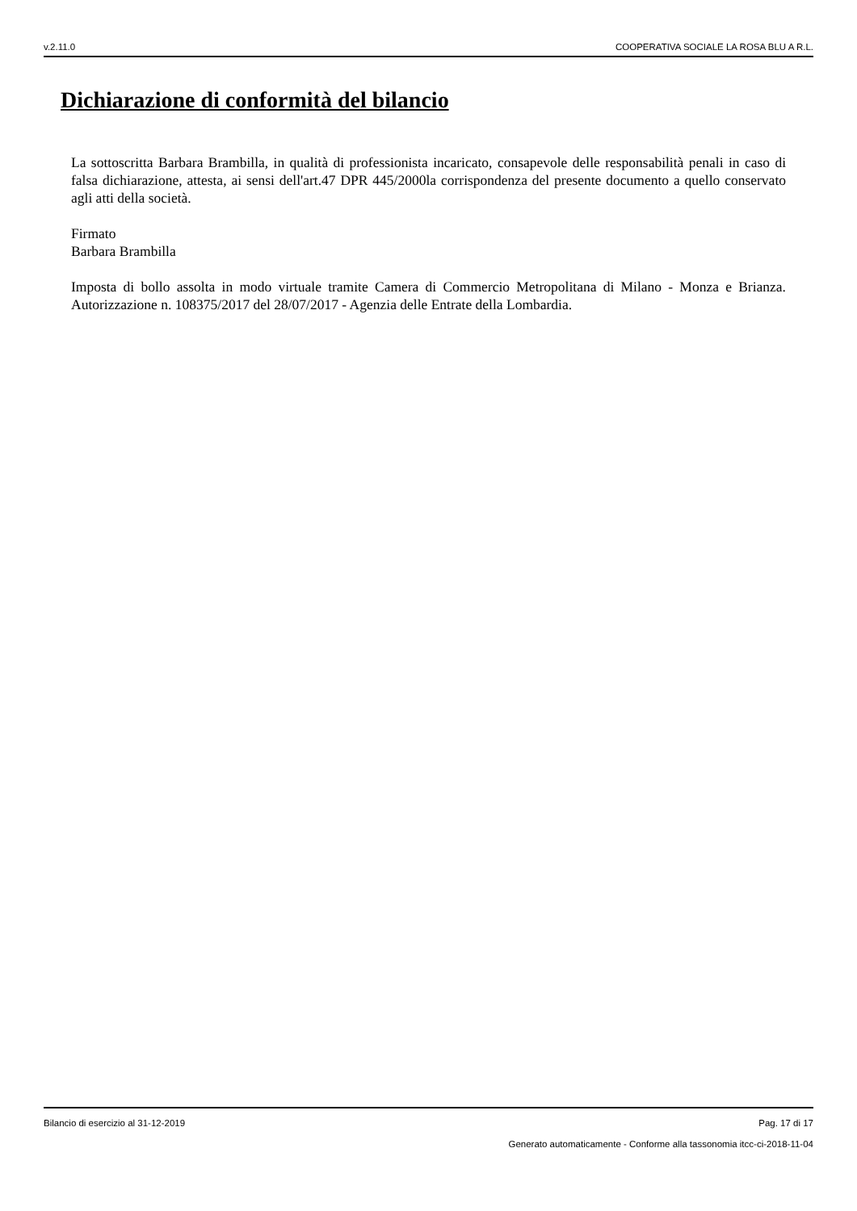v.2.11.0 COOPERATIVA SOCIALE LA ROSA BLU A R.L.
Dichiarazione di conformità del bilancio
La sottoscritta Barbara Brambilla, in qualità di professionista incaricato, consapevole delle responsabilità penali in caso di falsa dichiarazione, attesta, ai sensi dell'art.47 DPR 445/2000la corrispondenza del presente documento a quello conservato agli atti della società.
Firmato
Barbara Brambilla
Imposta di bollo assolta in modo virtuale tramite Camera di Commercio Metropolitana di Milano - Monza e Brianza. Autorizzazione n. 108375/2017 del 28/07/2017 - Agenzia delle Entrate della Lombardia.
Bilancio di esercizio al 31-12-2019 Pag. 17 di 17
Generato automaticamente - Conforme alla tassonomia itcc-ci-2018-11-04